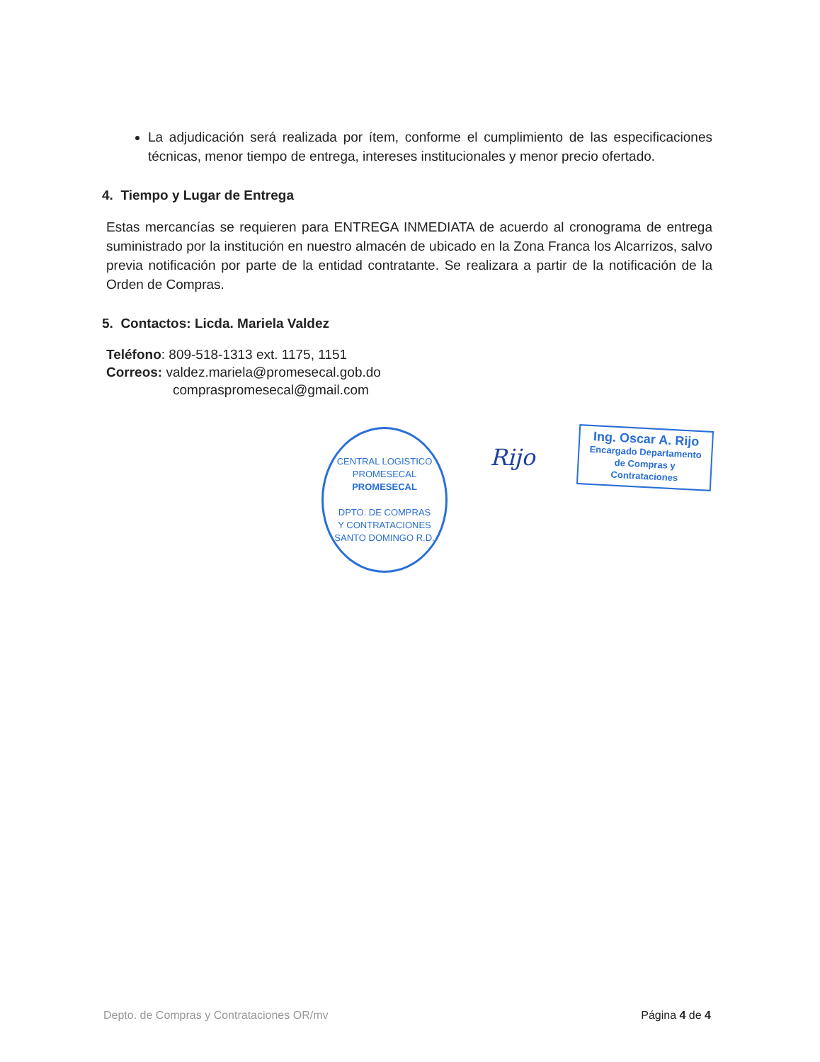La adjudicación será realizada por ítem, conforme el cumplimiento de las especificaciones técnicas, menor tiempo de entrega, intereses institucionales y menor precio ofertado.
4. Tiempo y Lugar de Entrega
Estas mercancías se requieren para ENTREGA INMEDIATA de acuerdo al cronograma de entrega suministrado por la institución en nuestro almacén de ubicado en la Zona Franca los Alcarrizos, salvo previa notificación por parte de la entidad contratante. Se realizara a partir de la notificación de la Orden de Compras.
5. Contactos: Licda. Mariela Valdez
Teléfono: 809-518-1313 ext. 1175, 1151
Correos: valdez.mariela@promesecal.gob.do
compraspromesecal@gmail.com
CENTRAL LOGISTICO PROMESECAL
PROMESECAL
DPTO. DE COMPRAS
Y CONTRATACIONES
SANTO DOMINGO R.D.
Rijo
Ing. Oscar A. Rijo
Encargado Departamento
de Compras y Contrataciones
Depto. de Compras y Contrataciones OR/mv Página 4 de 4